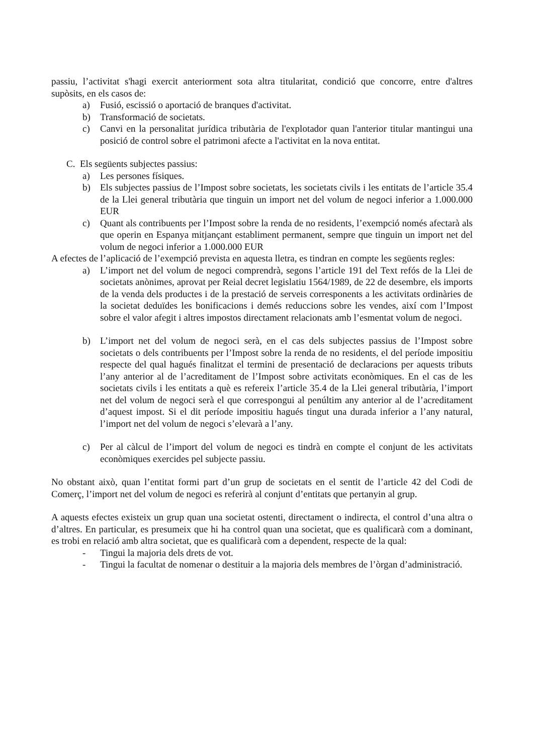passiu, l’activitat s'hagi exercit anteriorment sota altra titularitat, condició que concorre, entre d'altres supòsits, en els casos de:
a) Fusió, escissió o aportació de branques d'activitat.
b) Transformació de societats.
c) Canvi en la personalitat jurídica tributària de l'explotador quan l'anterior titular mantingui una posició de control sobre el patrimoni afecte a l'activitat en la nova entitat.
C. Els següents subjectes passius:
a) Les persones físiques.
b) Els subjectes passius de l’Impost sobre societats, les societats civils i les entitats de l’article 35.4 de la Llei general tributària que tinguin un import net del volum de negoci inferior a 1.000.000 EUR
c) Quant als contribuents per l’Impost sobre la renda de no residents, l’exempció només afectarà als que operin en Espanya mitjançant establiment permanent, sempre que tinguin un import net del volum de negoci inferior a 1.000.000 EUR
A efectes de l’aplicació de l’exempció prevista en aquesta lletra, es tindran en compte les següents regles:
a) L’import net del volum de negoci comprendrà, segons l’article 191 del Text refós de la Llei de societats anònimes, aprovat per Reial decret legislatiu 1564/1989, de 22 de desembre, els imports de la venda dels productes i de la prestació de serveis corresponents a les activitats ordinàries de la societat deduïdes les bonificacions i demés reduccions sobre les vendes, així com l’Impost sobre el valor afegit i altres impostos directament relacionats amb l’esmentat volum de negoci.
b) L’import net del volum de negoci serà, en el cas dels subjectes passius de l’Impost sobre societats o dels contribuents per l’Impost sobre la renda de no residents, el del període impositiu respecte del qual hagués finalitzat el termini de presentació de declaracions per aquests tributs l’any anterior al de l’acreditament de l’Impost sobre activitats econòmiques. En el cas de les societats civils i les entitats a què es refereix l’article 35.4 de la Llei general tributària, l’import net del volum de negoci serà el que correspongui al penúltim any anterior al de l’acreditament d’aquest impost. Si el dit període impositiu hagués tingut una durada inferior a l’any natural, l’import net del volum de negoci s’elevarà a l’any.
c) Per al càlcul de l’import del volum de negoci es tindrà en compte el conjunt de les activitats econòmiques exercides pel subjecte passiu.
No obstant això, quan l’entitat formi part d’un grup de societats en el sentit de l’article 42 del Codi de Comerç, l’import net del volum de negoci es referirà al conjunt d’entitats que pertanyin al grup.
A aquests efectes existeix un grup quan una societat ostenti, directament o indirecta, el control d’una altra o d’altres. En particular, es presumeix que hi ha control quan una societat, que es qualificarà com a dominant, es trobi en relació amb altra societat, que es qualificarà com a dependent, respecte de la qual:
- Tingui la majoria dels drets de vot.
- Tingui la facultat de nomenar o destituir a la majoria dels membres de l’òrgan d’administració.